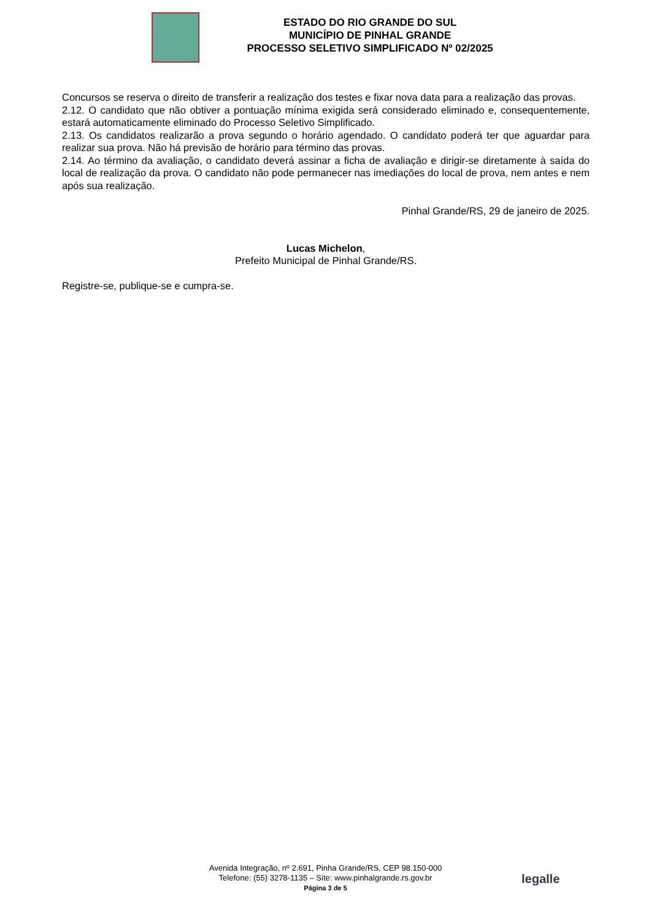ESTADO DO RIO GRANDE DO SUL
MUNICÍPIO DE PINHAL GRANDE
PROCESSO SELETIVO SIMPLIFICADO Nº 02/2025
Concursos se reserva o direito de transferir a realização dos testes e fixar nova data para a realização das provas.
2.12. O candidato que não obtiver a pontuação mínima exigida será considerado eliminado e, consequentemente, estará automaticamente eliminado do Processo Seletivo Simplificado.
2.13. Os candidatos realizarão a prova segundo o horário agendado. O candidato poderá ter que aguardar para realizar sua prova. Não há previsão de horário para término das provas.
2.14. Ao término da avaliação, o candidato deverá assinar a ficha de avaliação e dirigir-se diretamente à saída do local de realização da prova. O candidato não pode permanecer nas imediações do local de prova, nem antes e nem após sua realização.
Pinhal Grande/RS, 29 de janeiro de 2025.
Lucas Michelon,
Prefeito Municipal de Pinhal Grande/RS.
Registre-se, publique-se e cumpra-se.
Avenida Integração, nº 2.691, Pinha Grande/RS, CEP 98.150-000
Telefone: (55) 3278-1135 – Site: www.pinhalgrande.rs.gov.br
Página 3 de 5
legalle